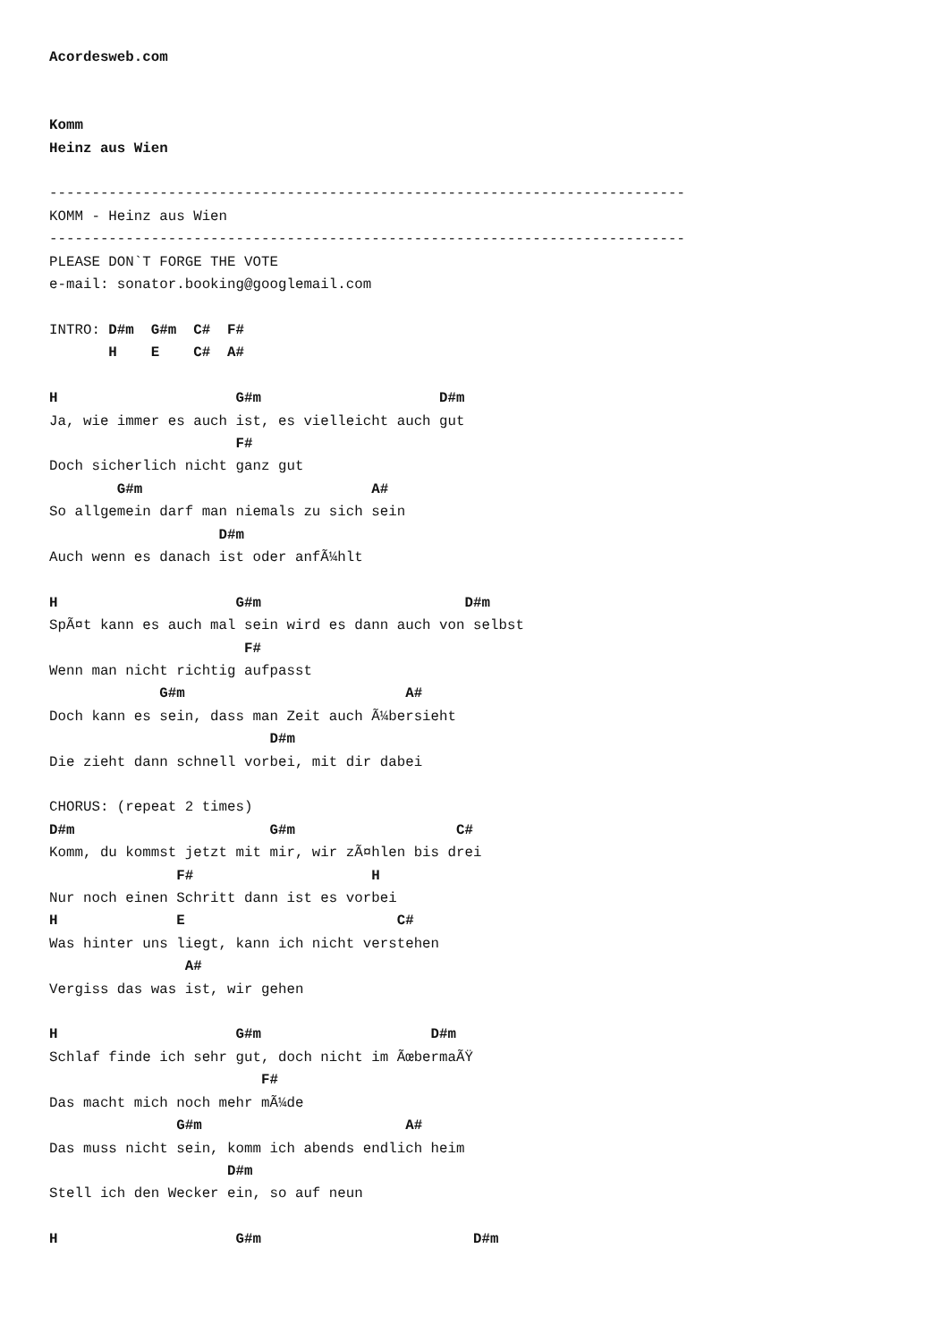Acordesweb.com


Komm
Heinz aus Wien

---------------------------------------------------------------------------
KOMM - Heinz aus Wien
---------------------------------------------------------------------------
PLEASE DON`T FORGE THE VOTE
e-mail: sonator.booking@googlemail.com

INTRO: D#m  G#m  C#  F#
       H    E    C#  A#

H                     G#m                     D#m
Ja, wie immer es auch ist, es vielleicht auch gut
                      F#
Doch sicherlich nicht ganz gut
        G#m                           A#
So allgemein darf man niemals zu sich sein
                    D#m
Auch wenn es danach ist oder anfÃ¼hlt

H                     G#m                        D#m
SpÃ¤t kann es auch mal sein wird es dann auch von selbst
                       F#
Wenn man nicht richtig aufpasst
             G#m                          A#
Doch kann es sein, dass man Zeit auch Ã¼bersieht
                          D#m
Die zieht dann schnell vorbei, mit dir dabei

CHORUS: (repeat 2 times)
D#m                       G#m                   C#
Komm, du kommst jetzt mit mir, wir zÃ¤hlen bis drei
               F#                     H
Nur noch einen Schritt dann ist es vorbei
H              E                         C#
Was hinter uns liegt, kann ich nicht verstehen
                A#
Vergiss das was ist, wir gehen

H                     G#m                    D#m
Schlaf finde ich sehr gut, doch nicht im ÃœbermaÃŸ
                         F#
Das macht mich noch mehr mÃ¼de
               G#m                        A#
Das muss nicht sein, komm ich abends endlich heim
                     D#m
Stell ich den Wecker ein, so auf neun

H                     G#m                         D#m